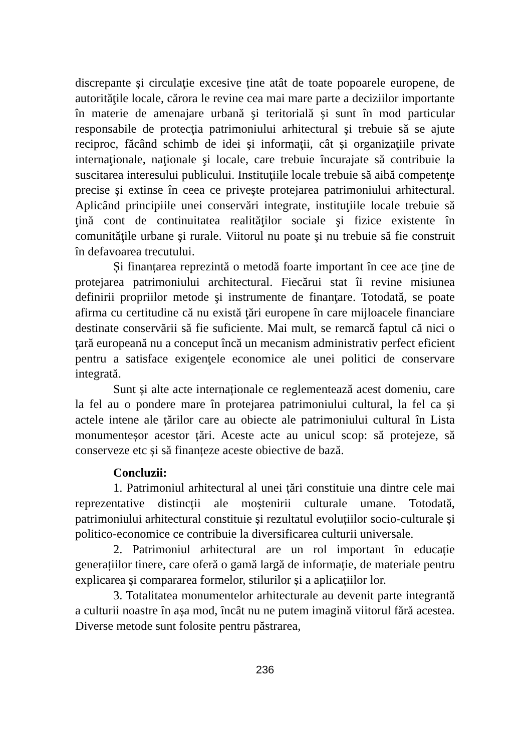discrepante și circulaţie excesive ține atât de toate popoarele europene, de autorităţile locale, cărora le revine cea mai mare parte a deciziilor importante în materie de amenajare urbană şi teritorială și sunt în mod particular responsabile de protecţia patrimoniului arhitectural şi trebuie să se ajute reciproc, făcând schimb de idei şi informaţii, cât și organizaţiile private internaţionale, naţionale şi locale, care trebuie încurajate să contribuie la suscitarea interesului publicului. Instituţiile locale trebuie să aibă competenţe precise şi extinse în ceea ce priveşte protejarea patrimoniului arhitectural. Aplicând principiile unei conservări integrate, instituţiile locale trebuie să ţină cont de continuitatea realităţilor sociale şi fizice existente în comunităţile urbane şi rurale. Viitorul nu poate şi nu trebuie să fie construit în defavoarea trecutului.
Și finanțarea reprezintă o metodă foarte important în cee ace ține de protejarea patrimoniului architectural. Fiecărui stat îi revine misiunea definirii propriilor metode şi instrumente de finanţare. Totodată, se poate afirma cu certitudine că nu există ţări europene în care mijloacele financiare destinate conservării să fie suficiente. Mai mult, se remarcă faptul că nici o ţară europeană nu a conceput încă un mecanism administrativ perfect eficient pentru a satisface exigenţele economice ale unei politici de conservare integrată.
Sunt și alte acte internaționale ce reglementează acest domeniu, care la fel au o pondere mare în protejarea patrimoniului cultural, la fel ca și actele intene ale țărilor care au obiecte ale patrimoniului cultural în Lista monumenteșor acestor țări. Aceste acte au unicul scop: să protejeze, să conserveze etc și să finanțeze aceste obiective de bază.
Concluzii:
1. Patrimoniul arhitectural al unei țări constituie una dintre cele mai reprezentative distincții ale moștenirii culturale umane. Totodată, patrimoniului arhitectural constituie și rezultatul evoluțiilor socio-culturale și politico-economice ce contribuie la diversificarea culturii universale.
2. Patrimoniul arhitectural are un rol important în educație generațiilor tinere, care oferă o gamă largă de informație, de materiale pentru explicarea și compararea formelor, stilurilor și a aplicațiilor lor.
3. Totalitatea monumentelor arhitecturale au devenit parte integrantă a culturii noastre în așa mod, încât nu ne putem imagină viitorul fără acestea. Diverse metode sunt folosite pentru păstrarea,
236